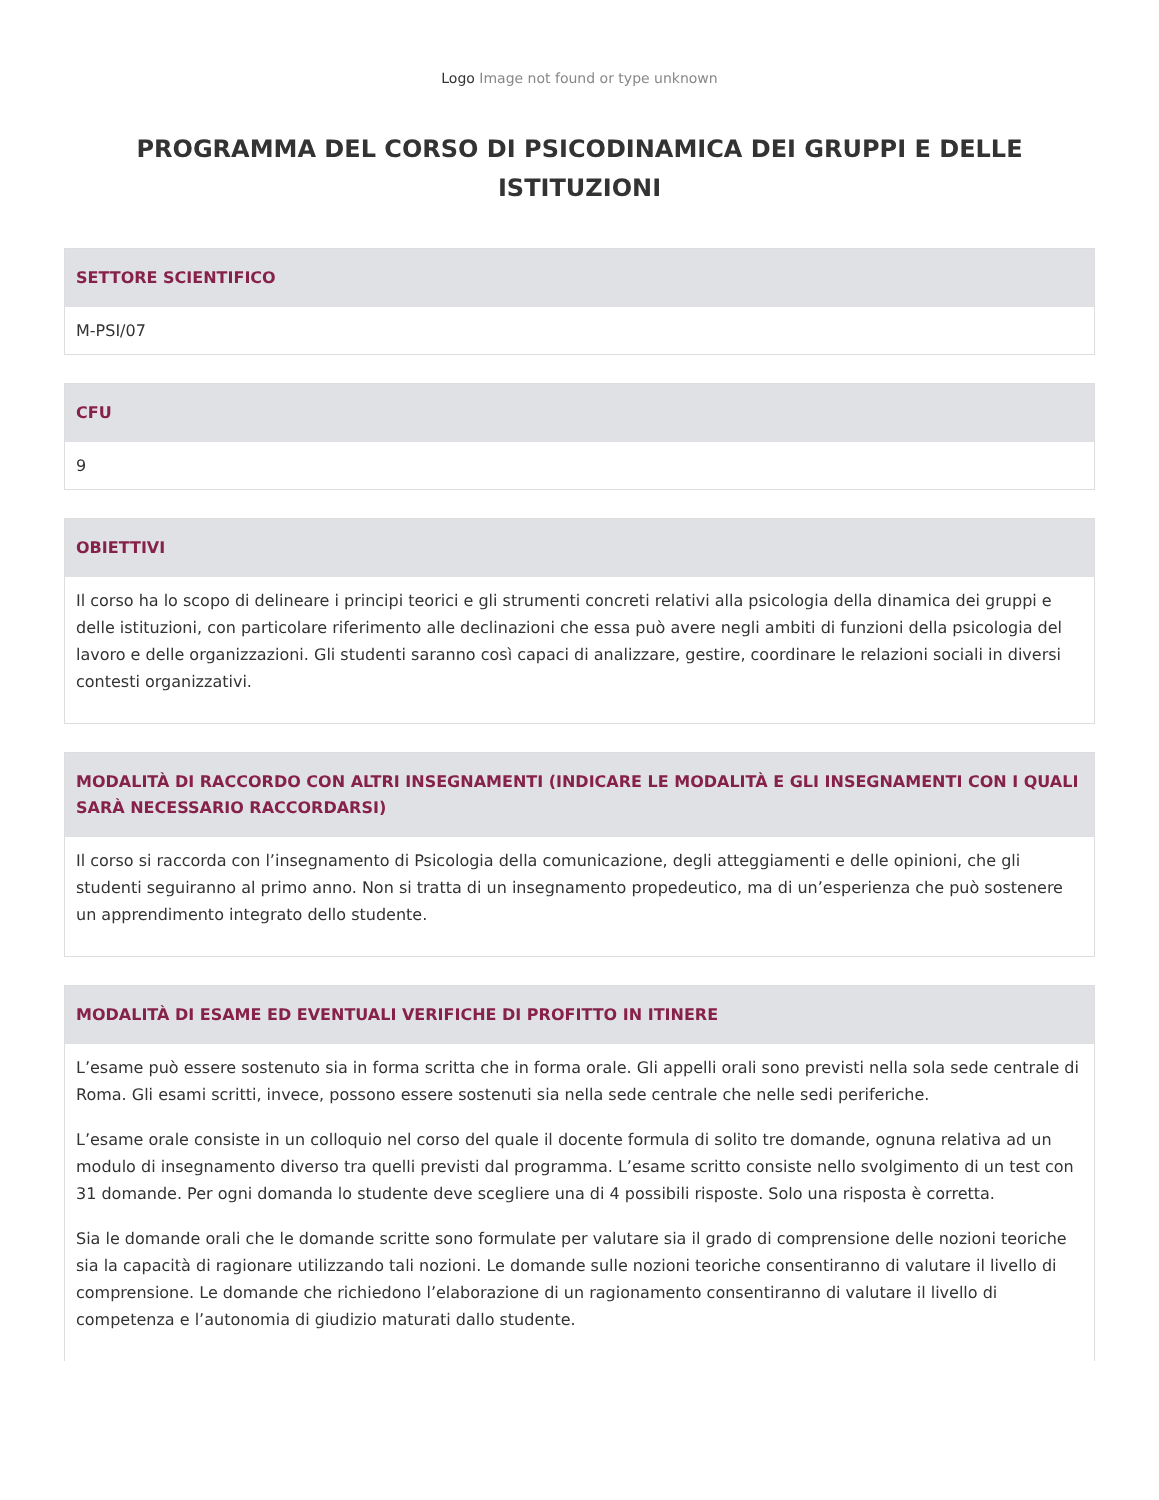Logo Image not found or type unknown
PROGRAMMA DEL CORSO DI PSICODINAMICA DEI GRUPPI E DELLE ISTITUZIONI
SETTORE SCIENTIFICO
M-PSI/07
CFU
9
OBIETTIVI
Il corso ha lo scopo di delineare i principi teorici e gli strumenti concreti relativi alla psicologia della dinamica dei gruppi e delle istituzioni, con particolare riferimento alle declinazioni che essa può avere negli ambiti di funzioni della psicologia del lavoro e delle organizzazioni. Gli studenti saranno così capaci di analizzare, gestire, coordinare le relazioni sociali in diversi contesti organizzativi.
MODALITÀ DI RACCORDO CON ALTRI INSEGNAMENTI (INDICARE LE MODALITÀ E GLI INSEGNAMENTI CON I QUALI SARÀ NECESSARIO RACCORDARSI)
Il corso si raccorda con l’insegnamento di Psicologia della comunicazione, degli atteggiamenti e delle opinioni, che gli studenti seguiranno al primo anno. Non si tratta di un insegnamento propedeutico, ma di un’esperienza che può sostenere un apprendimento integrato dello studente.
MODALITÀ DI ESAME ED EVENTUALI VERIFICHE DI PROFITTO IN ITINERE
L’esame può essere sostenuto sia in forma scritta che in forma orale. Gli appelli orali sono previsti nella sola sede centrale di Roma. Gli esami scritti, invece, possono essere sostenuti sia nella sede centrale che nelle sedi periferiche.
L’esame orale consiste in un colloquio nel corso del quale il docente formula di solito tre domande, ognuna relativa ad un modulo di insegnamento diverso tra quelli previsti dal programma. L’esame scritto consiste nello svolgimento di un test con 31 domande. Per ogni domanda lo studente deve scegliere una di 4 possibili risposte. Solo una risposta è corretta.
Sia le domande orali che le domande scritte sono formulate per valutare sia il grado di comprensione delle nozioni teoriche sia la capacità di ragionare utilizzando tali nozioni. Le domande sulle nozioni teoriche consentiranno di valutare il livello di comprensione. Le domande che richiedono l’elaborazione di un ragionamento consentiranno di valutare il livello di competenza e l’autonomia di giudizio maturati dallo studente.